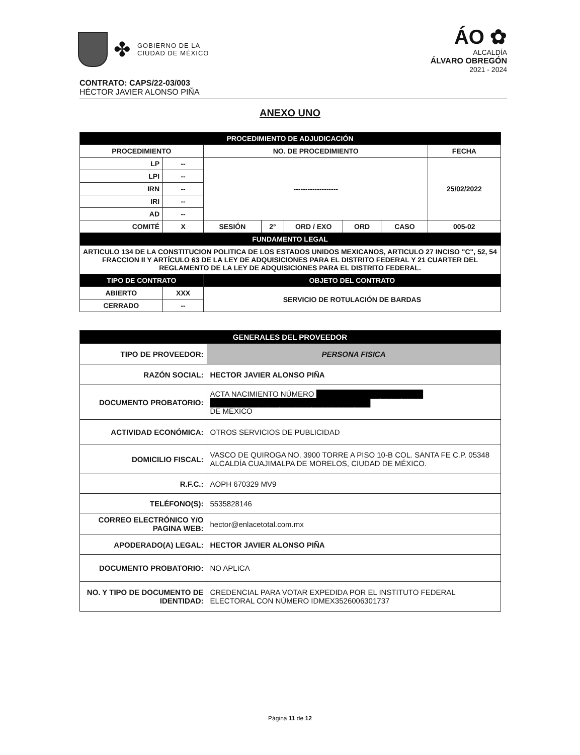✤
GOBIERNO DE LA
CIUDAD DE MÉXICO
ÁO ✿
ALCALDÍA
ÁLVARO OBREGÓN
2021 - 2024
CONTRATO: CAPS/22-03/003
HÉCTOR JAVIER ALONSO PIÑA
ANEXO UNO
| PROCEDIMIENTO DE ADJUDICACIÓN | | | | | | | |
| PROCEDIMIENTO | | NO. DE PROCEDIMIENTO | | | | | FECHA |
| LP | -- | ------------------- | | | | | 25/02/2022 |
| LPI | -- | | | | | | |
| IRN | -- | | | | | | |
| IRI | -- | | | | | | |
| AD | -- | | | | | | |
| COMITÉ | X | SESIÓN | 2° | ORD / EXO | ORD | CASO | 005-02 |
| FUNDAMENTO LEGAL | | | | | | | |
| ARTICULO 134 DE LA CONSTITUCION POLITICA DE LOS ESTADOS UNIDOS MEXICANOS, ARTICULO 27 INCISO "C", 52, 54 FRACCION II Y ARTÍCULO 63 DE LA LEY DE ADQUISICIONES PARA EL DISTRITO FEDERAL Y 21 CUARTER DEL REGLAMENTO DE LA LEY DE ADQUISICIONES PARA EL DISTRITO FEDERAL. | | | | | | | |
| TIPO DE CONTRATO | | OBJETO DEL CONTRATO | | | | | |
| ABIERTO | XXX | SERVICIO DE ROTULACIÓN DE BARDAS | | | | | |
| CERRADO | -- | | | | | | |
| GENERALES DEL PROVEEDOR | |
| TIPO DE PROVEEDOR: | PERSONA FISICA |
| RAZÓN SOCIAL: | HECTOR JAVIER ALONSO PIÑA |
| DOCUMENTO PROBATORIO: | ACTA NACIMIENTO NÚMERO ████████████████████ ██████████████████████████████ DE MEXICO |
| ACTIVIDAD ECONÓMICA: | OTROS SERVICIOS DE PUBLICIDAD |
| DOMICILIO FISCAL: | VASCO DE QUIROGA NO. 3900 TORRE A PISO 10-B COL. SANTA FE C.P. 05348 ALCALDÍA CUAJIMALPA DE MORELOS, CIUDAD DE MÉXICO. |
| R.F.C.: | AOPH 670329 MV9 |
| TELÉFONO(S): | 5535828146 |
| CORREO ELECTRÓNICO Y/O PAGINA WEB: | hector@enlacetotal.com.mx |
| APODERADO(A) LEGAL: | HECTOR JAVIER ALONSO PIÑA |
| DOCUMENTO PROBATORIO: | NO APLICA |
| NO. Y TIPO DE DOCUMENTO DE IDENTIDAD: | CREDENCIAL PARA VOTAR EXPEDIDA POR EL INSTITUTO FEDERAL ELECTORAL CON NÚMERO IDMEX3526006301737 |
Página 11 de 12